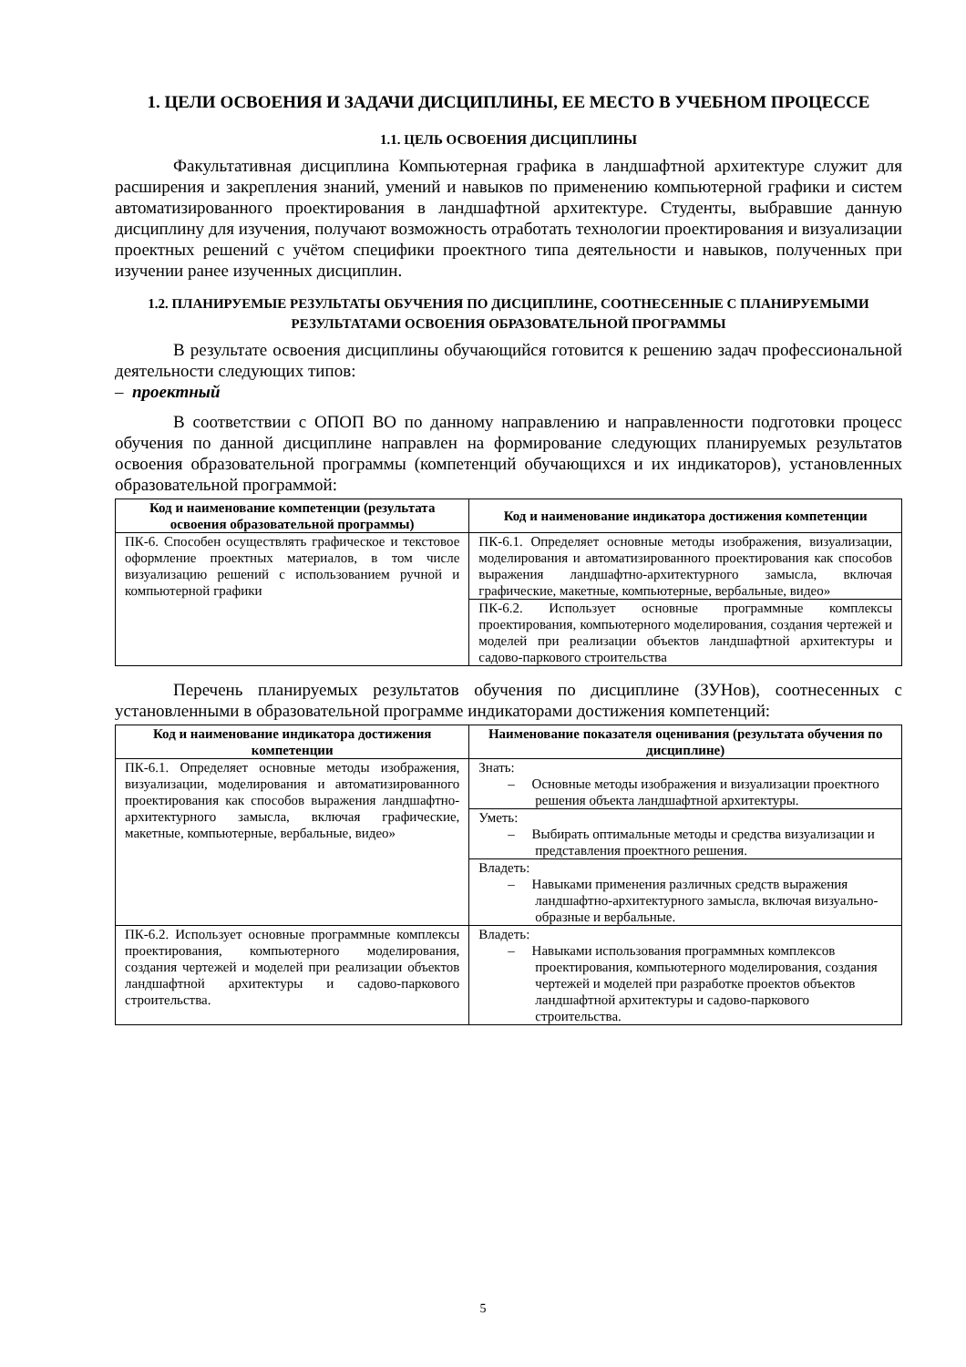1. ЦЕЛИ ОСВОЕНИЯ И ЗАДАЧИ ДИСЦИПЛИНЫ, ЕЕ МЕСТО В УЧЕБНОМ ПРОЦЕССЕ
1.1. ЦЕЛЬ ОСВОЕНИЯ ДИСЦИПЛИНЫ
Факультативная дисциплина Компьютерная графика в ландшафтной архитектуре служит для расширения и закрепления знаний, умений и навыков по применению компьютерной графики и систем автоматизированного проектирования в ландшафтной архитектуре. Студенты, выбравшие данную дисциплину для изучения, получают возможность отработать технологии проектирования и визуализации проектных решений с учётом специфики проектного типа деятельности и навыков, полученных при изучении ранее изученных дисциплин.
1.2. ПЛАНИРУЕМЫЕ РЕЗУЛЬТАТЫ ОБУЧЕНИЯ ПО ДИСЦИПЛИНЕ, СООТНЕСЕННЫЕ С ПЛАНИРУЕМЫМИ РЕЗУЛЬТАТАМИ ОСВОЕНИЯ ОБРАЗОВАТЕЛЬНОЙ ПРОГРАММЫ
В результате освоения дисциплины обучающийся готовится к решению задач профессиональной деятельности следующих типов:
– проектный
В соответствии с ОПОП ВО по данному направлению и направленности подготовки процесс обучения по данной дисциплине направлен на формирование следующих планируемых результатов освоения образовательной программы (компетенций обучающихся и их индикаторов), установленных образовательной программой:
| Код и наименование компетенции (результата освоения образовательной программы) | Код и наименование индикатора достижения компетенции |
| --- | --- |
| ПК-6. Способен осуществлять графическое и текстовое оформление проектных материалов, в том числе визуализацию решений с использованием ручной и компьютерной графики | ПК-6.1. Определяет основные методы изображения, визуализации, моделирования и автоматизированного проектирования как способов выражения ландшафтно-архитектурного замысла, включая графические, макетные, компьютерные, вербальные, видео» |
| | ПК-6.2. Использует основные программные комплексы проектирования, компьютерного моделирования, создания чертежей и моделей при реализации объектов ландшафтной архитектуры и садово-паркового строительства |
Перечень планируемых результатов обучения по дисциплине (ЗУНов), соотнесенных с установленными в образовательной программе индикаторами достижения компетенций:
| Код и наименование индикатора достижения компетенции | Наименование показателя оценивания (результата обучения по дисциплине) |
| --- | --- |
| ПК-6.1. Определяет основные методы изображения, визуализации, моделирования и автоматизированного проектирования как способов выражения ландшафтно-архитектурного замысла, включая графические, макетные, компьютерные, вербальные, видео» | Знать: – Основные методы изображения и визуализации проектного решения объекта ландшафтной архитектуры. |
| | Уметь: – Выбирать оптимальные методы и средства визуализации и представления проектного решения. |
| | Владеть: – Навыками применения различных средств выражения ландшафтно-архитектурного замысла, включая визуально-образные и вербальные. |
| ПК-6.2. Использует основные программные комплексы проектирования, компьютерного моделирования, создания чертежей и моделей при реализации объектов ландшафтной архитектуры и садово-паркового строительства. | Владеть: – Навыками использования программных комплексов проектирования, компьютерного моделирования, создания чертежей и моделей при разработке проектов объектов ландшафтной архитектуры и садово-паркового строительства. |
5